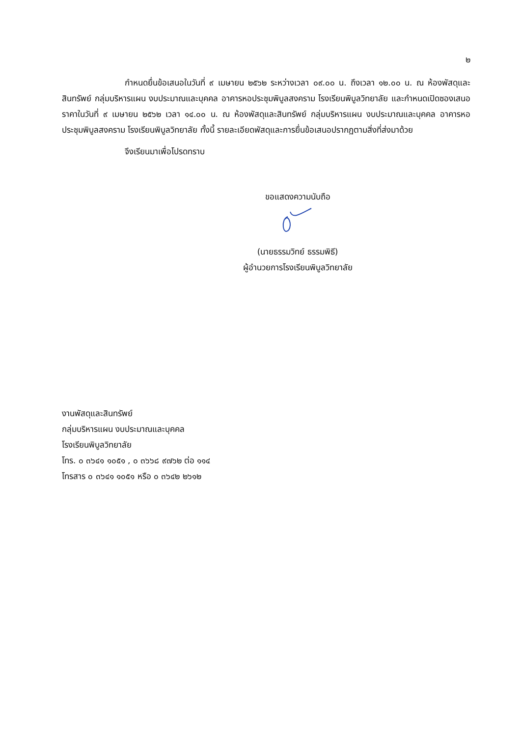๒
กำหนดยื่นข้อเสนอในวันที่ ๙ เมษายน ๒๕๖๒ ระหว่างเวลา ๐๙.๐๐ น. ถึงเวลา ๑๒.๐๐ น. ณ ห้องพัสดุและสินทรัพย์ กลุ่มบริหารแผน งบประมาณและบุคคล อาคารหอประชุมพิบูลสงคราม โรงเรียนพิบูลวิทยาลัย และกำหนดเปิดซองเสนอราคาในวันที่ ๙ เมษายน ๒๕๖๒ เวลา ๑๔.๐๐ น. ณ ห้องพัสดุและสินทรัพย์ กลุ่มบริหารแผน งบประมาณและบุคคล อาคารหอประชุมพิบูลสงคราม โรงเรียนพิบูลวิทยาลัย ทั้งนี้ รายละเอียดพัสดุและการยื่นข้อเสนอปรากฏตามสิ่งที่ส่งมาด้วย
จึงเรียนมาเพื่อโปรดทราบ
ขอแสดงความนับถือ
(นายธรรมวิทย์ ธรรมพิธี)
ผู้อำนวยการโรงเรียนพิบูลวิทยาลัย
งานพัสดุและสินทรัพย์
กลุ่มบริหารแผน งบประมาณและบุคคล
โรงเรียนพิบูลวิทยาลัย
โทร. ๐ ๓๖๔๑ ๑๐๕๑ , ๐ ๓๖๖๘ ๙๗๖๒ ต่อ ๑๑๔
โทรสาร ๐ ๓๖๔๑ ๑๐๕๑ หรือ ๐ ๓๖๔๒ ๒๖๑๒